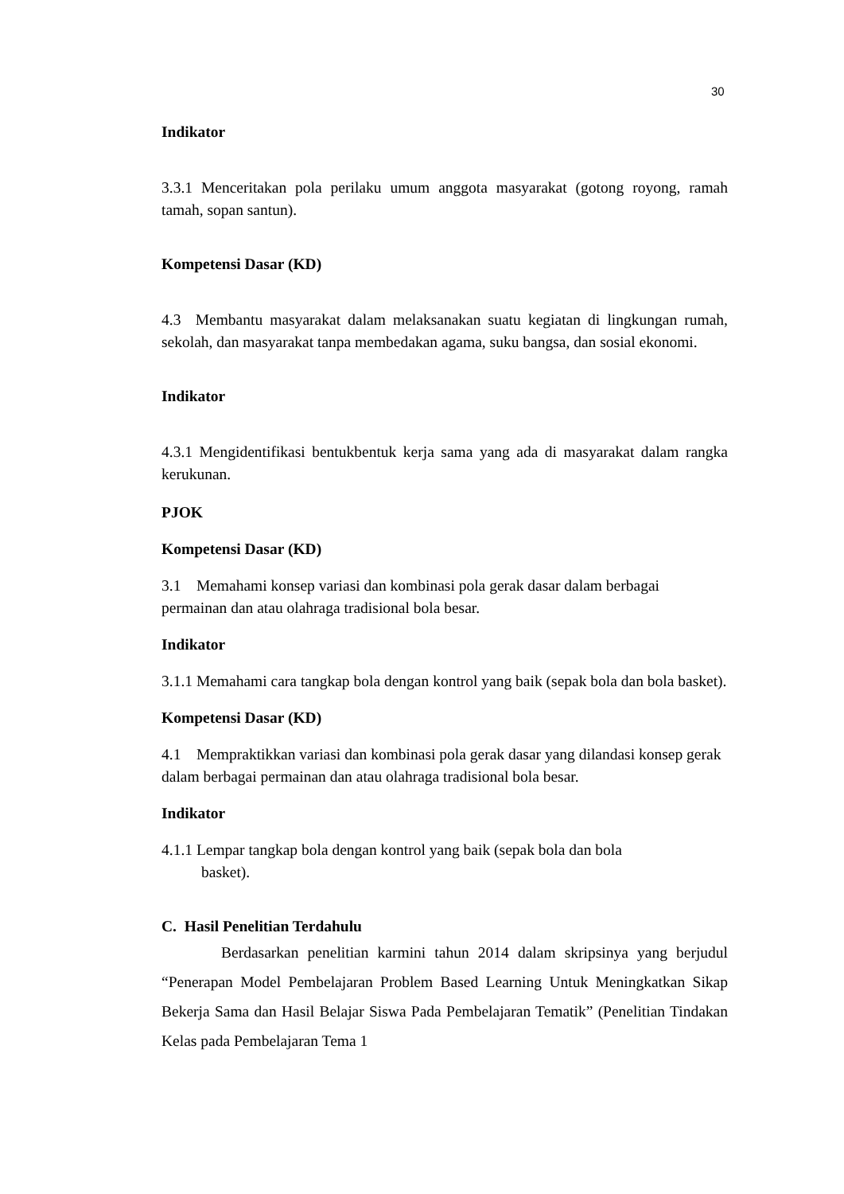30
Indikator
3.3.1 Menceritakan pola perilaku umum anggota masyarakat (gotong royong, ramah tamah, sopan santun).
Kompetensi Dasar (KD)
4.3 Membantu masyarakat dalam melaksanakan suatu kegiatan di lingkungan rumah, sekolah, dan masyarakat tanpa membedakan agama, suku bangsa, dan sosial ekonomi.
Indikator
4.3.1 Mengidentifikasi bentukbentuk kerja sama yang ada di masyarakat dalam rangka kerukunan.
PJOK
Kompetensi Dasar (KD)
3.1 Memahami konsep variasi dan kombinasi pola gerak dasar dalam berbagai permainan dan atau olahraga tradisional bola besar.
Indikator
3.1.1 Memahami cara tangkap bola dengan kontrol yang baik (sepak bola dan bola basket).
Kompetensi Dasar (KD)
4.1 Mempraktikkan variasi dan kombinasi pola gerak dasar yang dilandasi konsep gerak dalam berbagai permainan dan atau olahraga tradisional bola besar.
Indikator
4.1.1 Lempar tangkap bola dengan kontrol yang baik (sepak bola dan bola
basket).
C. Hasil Penelitian Terdahulu
Berdasarkan penelitian karmini tahun 2014 dalam skripsinya yang berjudul “Penerapan Model Pembelajaran Problem Based Learning Untuk Meningkatkan Sikap Bekerja Sama dan Hasil Belajar Siswa Pada Pembelajaran Tematik” (Penelitian Tindakan Kelas pada Pembelajaran Tema 1